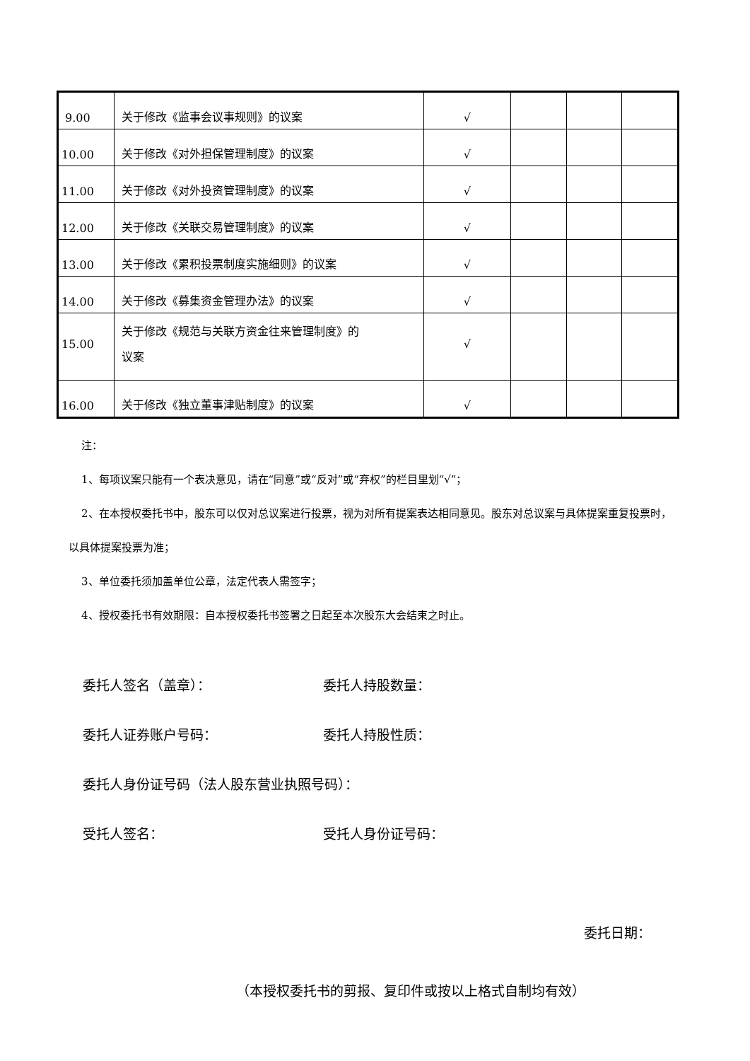| 9.00 | 关于修改《监事会议事规则》的议案 | √ | | | |
| 10.00 | 关于修改《对外担保管理制度》的议案 | √ | | | |
| 11.00 | 关于修改《对外投资管理制度》的议案 | √ | | | |
| 12.00 | 关于修改《关联交易管理制度》的议案 | √ | | | |
| 13.00 | 关于修改《累积投票制度实施细则》的议案 | √ | | | |
| 14.00 | 关于修改《募集资金管理办法》的议案 | √ | | | |
| 15.00 | 关于修改《规范与关联方资金往来管理制度》的 议案 | √ | | | |
| 16.00 | 关于修改《独立董事津贴制度》的议案 | √ | | | |
注：
1、每项议案只能有一个表决意见，请在“同意”或“反对”或“弃权”的栏目里划“√”；
2、在本授权委托书中，股东可以仅对总议案进行投票，视为对所有提案表达相同意见。股东对总议案与具体提案重复投票时，以具体提案投票为准；
3、单位委托须加盖单位公章，法定代表人需签字；
4、授权委托书有效期限：自本授权委托书签署之日起至本次股东大会结束之时止。
委托人签名（盖章）： 委托人持股数量：
委托人证券账户号码： 委托人持股性质：
委托人身份证号码（法人股东营业执照号码）：
受托人签名： 受托人身份证号码：
委托日期：
（本授权委托书的剪报、复印件或按以上格式自制均有效）